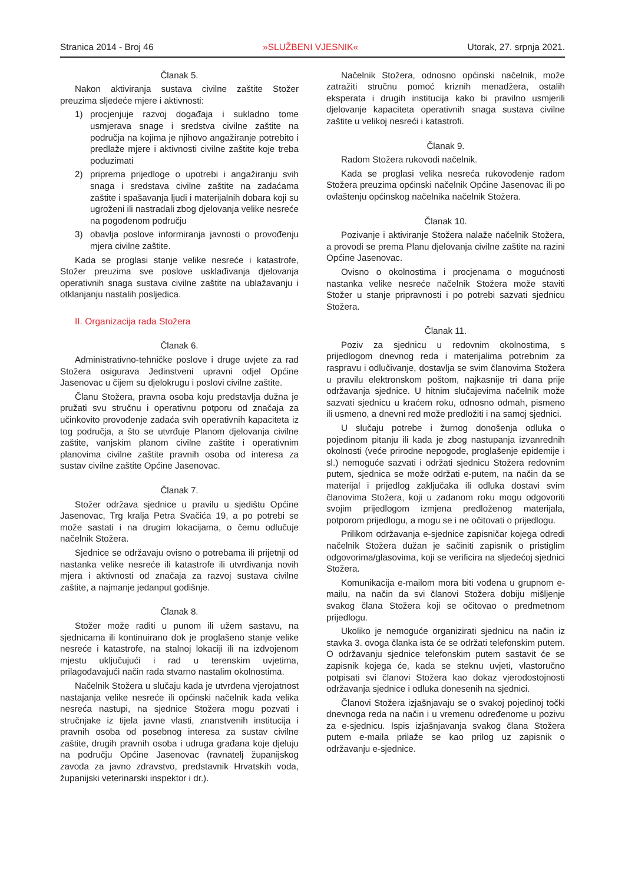Stranica 2014 - Broj 46 »SLUŽBENI VJESNIK« Utorak, 27. srpnja 2021.
Članak 5.
Nakon aktiviranja sustava civilne zaštite Stožer preuzima sljedeće mjere i aktivnosti:
1) procjenjuje razvoj događaja i sukladno tome usmjerava snage i sredstva civilne zaštite na područja na kojima je njihovo angažiranje potrebito i predlaže mjere i aktivnosti civilne zaštite koje treba poduzimati
2) priprema prijedloge o upotrebi i angažiranju svih snaga i sredstava civilne zaštite na zadaćama zaštite i spašavanja ljudi i materijalnih dobara koji su ugroženi ili nastradali zbog djelovanja velike nesreće na pogođenom području
3) obavlja poslove informiranja javnosti o provođenju mjera civilne zaštite.
Kada se proglasi stanje velike nesreće i katastrofe, Stožer preuzima sve poslove usklađivanja djelovanja operativnih snaga sustava civilne zaštite na ublažavanju i otklanjanju nastalih posljedica.
II. Organizacija rada Stožera
Članak 6.
Administrativno-tehničke poslove i druge uvjete za rad Stožera osigurava Jedinstveni upravni odjel Općine Jasenovac u čijem su djelokrugu i poslovi civilne zaštite.
Članu Stožera, pravna osoba koju predstavlja dužna je pružati svu stručnu i operativnu potporu od značaja za učinkovito provođenje zadaća svih operativnih kapaciteta iz tog područja, a što se utvrđuje Planom djelovanja civilne zaštite, vanjskim planom civilne zaštite i operativnim planovima civilne zaštite pravnih osoba od interesa za sustav civilne zaštite Općine Jasenovac.
Članak 7.
Stožer održava sjednice u pravilu u sjedištu Općine Jasenovac, Trg kralja Petra Svačića 19, a po potrebi se može sastati i na drugim lokacijama, o čemu odlučuje načelnik Stožera.
Sjednice se održavaju ovisno o potrebama ili prijetnji od nastanka velike nesreće ili katastrofe ili utvrđivanja novih mjera i aktivnosti od značaja za razvoj sustava civilne zaštite, a najmanje jedanput godišnje.
Članak 8.
Stožer može raditi u punom ili užem sastavu, na sjednicama ili kontinuirano dok je proglašeno stanje velike nesreće i katastrofe, na stalnoj lokaciji ili na izdvojenom mjestu uključujući i rad u terenskim uvjetima, prilagođavajući način rada stvarno nastalim okolnostima.
Načelnik Stožera u slučaju kada je utvrđena vjerojatnost nastajanja velike nesreće ili općinski načelnik kada velika nesreća nastupi, na sjednice Stožera mogu pozvati i stručnjake iz tijela javne vlasti, znanstvenih institucija i pravnih osoba od posebnog interesa za sustav civilne zaštite, drugih pravnih osoba i udruga građana koje djeluju na području Općine Jasenovac (ravnatelj županijskog zavoda za javno zdravstvo, predstavnik Hrvatskih voda, županijski veterinarski inspektor i dr.).
Načelnik Stožera, odnosno općinski načelnik, može zatražiti stručnu pomoć kriznih menadžera, ostalih eksperata i drugih institucija kako bi pravilno usmjerili djelovanje kapaciteta operativnih snaga sustava civilne zaštite u velikoj nesreći i katastrofi.
Članak 9.
Radom Stožera rukovodi načelnik.
Kada se proglasi velika nesreća rukovođenje radom Stožera preuzima općinski načelnik Općine Jasenovac ili po ovlaštenju općinskog načelnika načelnik Stožera.
Članak 10.
Pozivanje i aktiviranje Stožera nalaže načelnik Stožera, a provodi se prema Planu djelovanja civilne zaštite na razini Općine Jasenovac.
Ovisno o okolnostima i procjenama o mogućnosti nastanka velike nesreće načelnik Stožera može staviti Stožer u stanje pripravnosti i po potrebi sazvati sjednicu Stožera.
Članak 11.
Poziv za sjednicu u redovnim okolnostima, s prijedlogom dnevnog reda i materijalima potrebnim za raspravu i odlučivanje, dostavlja se svim članovima Stožera u pravilu elektronskom poštom, najkasnije tri dana prije održavanja sjednice. U hitnim slučajevima načelnik može sazvati sjednicu u kraćem roku, odnosno odmah, pismeno ili usmeno, a dnevni red može predložiti i na samoj sjednici.
U slučaju potrebe i žurnog donošenja odluka o pojedinom pitanju ili kada je zbog nastupanja izvanrednih okolnosti (veće prirodne nepogode, proglašenje epidemije i sl.) nemoguće sazvati i održati sjednicu Stožera redovnim putem, sjednica se može održati e-putem, na način da se materijal i prijedlog zaključaka ili odluka dostavi svim članovima Stožera, koji u zadanom roku mogu odgovoriti svojim prijedlogom izmjena predloženog materijala, potporom prijedlogu, a mogu se i ne očitovati o prijedlogu.
Prilikom održavanja e-sjednice zapisničar kojega odredi načelnik Stožera dužan je sačiniti zapisnik o pristiglim odgovorima/glasovima, koji se verificira na sljedećoj sjednici Stožera.
Komunikacija e-mailom mora biti vođena u grupnom e-mailu, na način da svi članovi Stožera dobiju mišljenje svakog člana Stožera koji se očitovao o predmetnom prijedlogu.
Ukoliko je nemoguće organizirati sjednicu na način iz stavka 3. ovoga članka ista će se održati telefonskim putem. O održavanju sjednice telefonskim putem sastavit će se zapisnik kojega će, kada se steknu uvjeti, vlastoručno potpisati svi članovi Stožera kao dokaz vjerodostojnosti održavanja sjednice i odluka donesenih na sjednici.
Članovi Stožera izjašnjavaju se o svakoj pojedinoj točki dnevnoga reda na način i u vremenu određenome u pozivu za e-sjednicu. Ispis izjašnjavanja svakog člana Stožera putem e-maila prilaže se kao prilog uz zapisnik o održavanju e-sjednice.